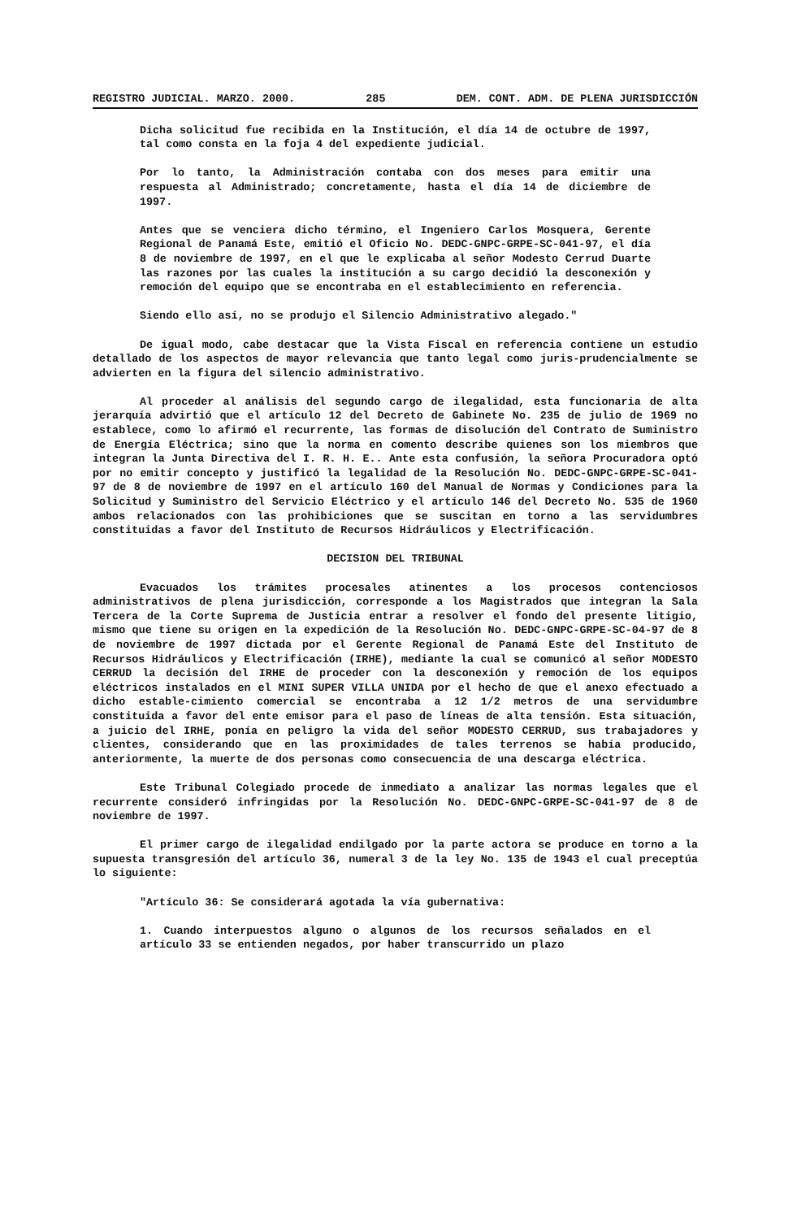REGISTRO JUDICIAL. MARZO. 2000. 285 DEM. CONT. ADM. DE PLENA JURISDICCIÓN
Dicha solicitud fue recibida en la Institución, el día 14 de octubre de 1997, tal como consta en la foja 4 del expediente judicial.
Por lo tanto, la Administración contaba con dos meses para emitir una respuesta al Administrado; concretamente, hasta el día 14 de diciembre de 1997.
Antes que se venciera dicho término, el Ingeniero Carlos Mosquera, Gerente Regional de Panamá Este, emitió el Oficio No. DEDC-GNPC-GRPE-SC-041-97, el día 8 de noviembre de 1997, en el que le explicaba al señor Modesto Cerrud Duarte las razones por las cuales la institución a su cargo decidió la desconexión y remoción del equipo que se encontraba en el establecimiento en referencia.
Siendo ello así, no se produjo el Silencio Administrativo alegado."
De igual modo, cabe destacar que la Vista Fiscal en referencia contiene un estudio detallado de los aspectos de mayor relevancia que tanto legal como juris-prudencialmente se advierten en la figura del silencio administrativo.
Al proceder al análisis del segundo cargo de ilegalidad, esta funcionaria de alta jerarquía advirtió que el artículo 12 del Decreto de Gabinete No. 235 de julio de 1969 no establece, como lo afirmó el recurrente, las formas de disolución del Contrato de Suministro de Energía Eléctrica; sino que la norma en comento describe quienes son los miembros que integran la Junta Directiva del I. R. H. E.. Ante esta confusión, la señora Procuradora optó por no emitir concepto y justificó la legalidad de la Resolución No. DEDC-GNPC-GRPE-SC-041-97 de 8 de noviembre de 1997 en el artículo 160 del Manual de Normas y Condiciones para la Solicitud y Suministro del Servicio Eléctrico y el artículo 146 del Decreto No. 535 de 1960 ambos relacionados con las prohibiciones que se suscitan en torno a las servidumbres constituidas a favor del Instituto de Recursos Hidráulicos y Electrificación.
DECISION DEL TRIBUNAL
Evacuados los trámites procesales atinentes a los procesos contenciosos administrativos de plena jurisdicción, corresponde a los Magistrados que integran la Sala Tercera de la Corte Suprema de Justicia entrar a resolver el fondo del presente litigio, mismo que tiene su origen en la expedición de la Resolución No. DEDC-GNPC-GRPE-SC-04-97 de 8 de noviembre de 1997 dictada por el Gerente Regional de Panamá Este del Instituto de Recursos Hidráulicos y Electrificación (IRHE), mediante la cual se comunicó al señor MODESTO CERRUD la decisión del IRHE de proceder con la desconexión y remoción de los equipos eléctricos instalados en el MINI SUPER VILLA UNIDA por el hecho de que el anexo efectuado a dicho estable-cimiento comercial se encontraba a 12 1/2 metros de una servidumbre constituida a favor del ente emisor para el paso de líneas de alta tensión. Esta situación, a juicio del IRHE, ponía en peligro la vida del señor MODESTO CERRUD, sus trabajadores y clientes, considerando que en las proximidades de tales terrenos se había producido, anteriormente, la muerte de dos personas como consecuencia de una descarga eléctrica.
Este Tribunal Colegiado procede de inmediato a analizar las normas legales que el recurrente consideró infringidas por la Resolución No. DEDC-GNPC-GRPE-SC-041-97 de 8 de noviembre de 1997.
El primer cargo de ilegalidad endilgado por la parte actora se produce en torno a la supuesta transgresión del artículo 36, numeral 3 de la ley No. 135 de 1943 el cual preceptúa lo siguiente:
"Artículo 36: Se considerará agotada la vía gubernativa:
1. Cuando interpuestos alguno o algunos de los recursos señalados en el artículo 33 se entienden negados, por haber transcurrido un plazo